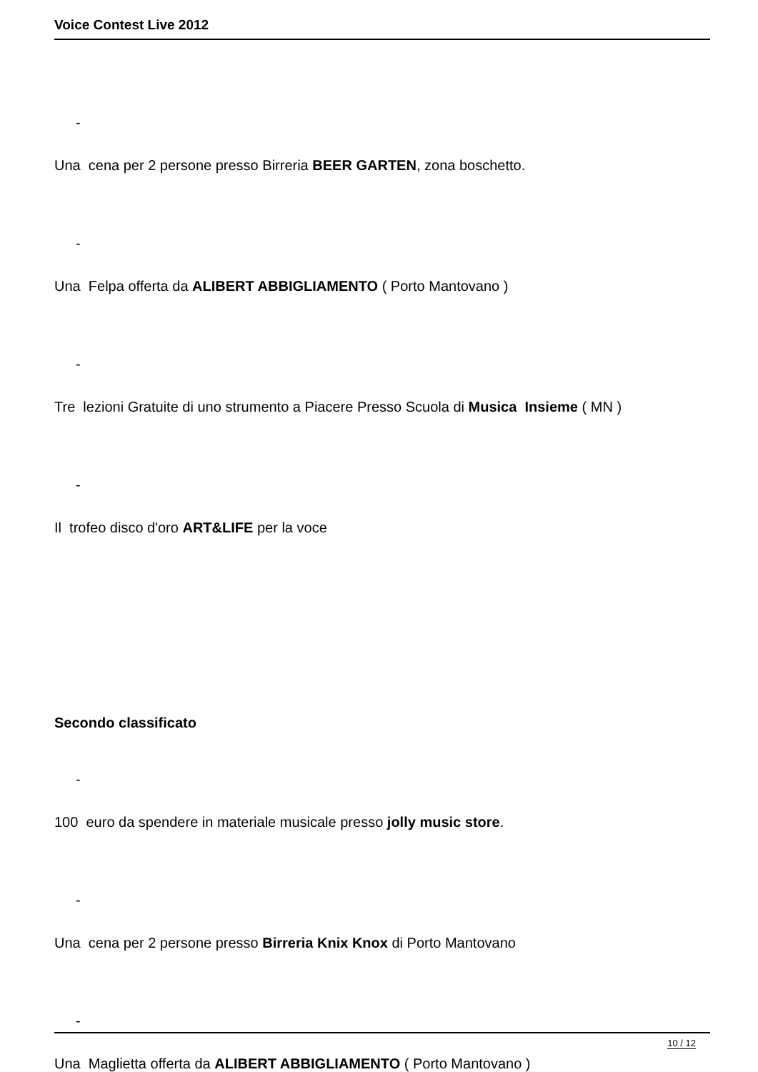Voice Contest Live 2012
-
Una cena per 2 persone presso Birreria BEER GARTEN, zona boschetto.
-
Una Felpa offerta da ALIBERT ABBIGLIAMENTO ( Porto Mantovano )
-
Tre lezioni Gratuite di uno strumento a Piacere Presso Scuola di Musica Insieme ( MN )
-
Il trofeo disco d'oro ART&LIFE per la voce
Secondo classificato
-
100 euro da spendere in materiale musicale presso jolly music store.
-
Una cena per 2 persone presso Birreria Knix Knox di Porto Mantovano
-
Una Maglietta offerta da ALIBERT ABBIGLIAMENTO ( Porto Mantovano )
10 / 12